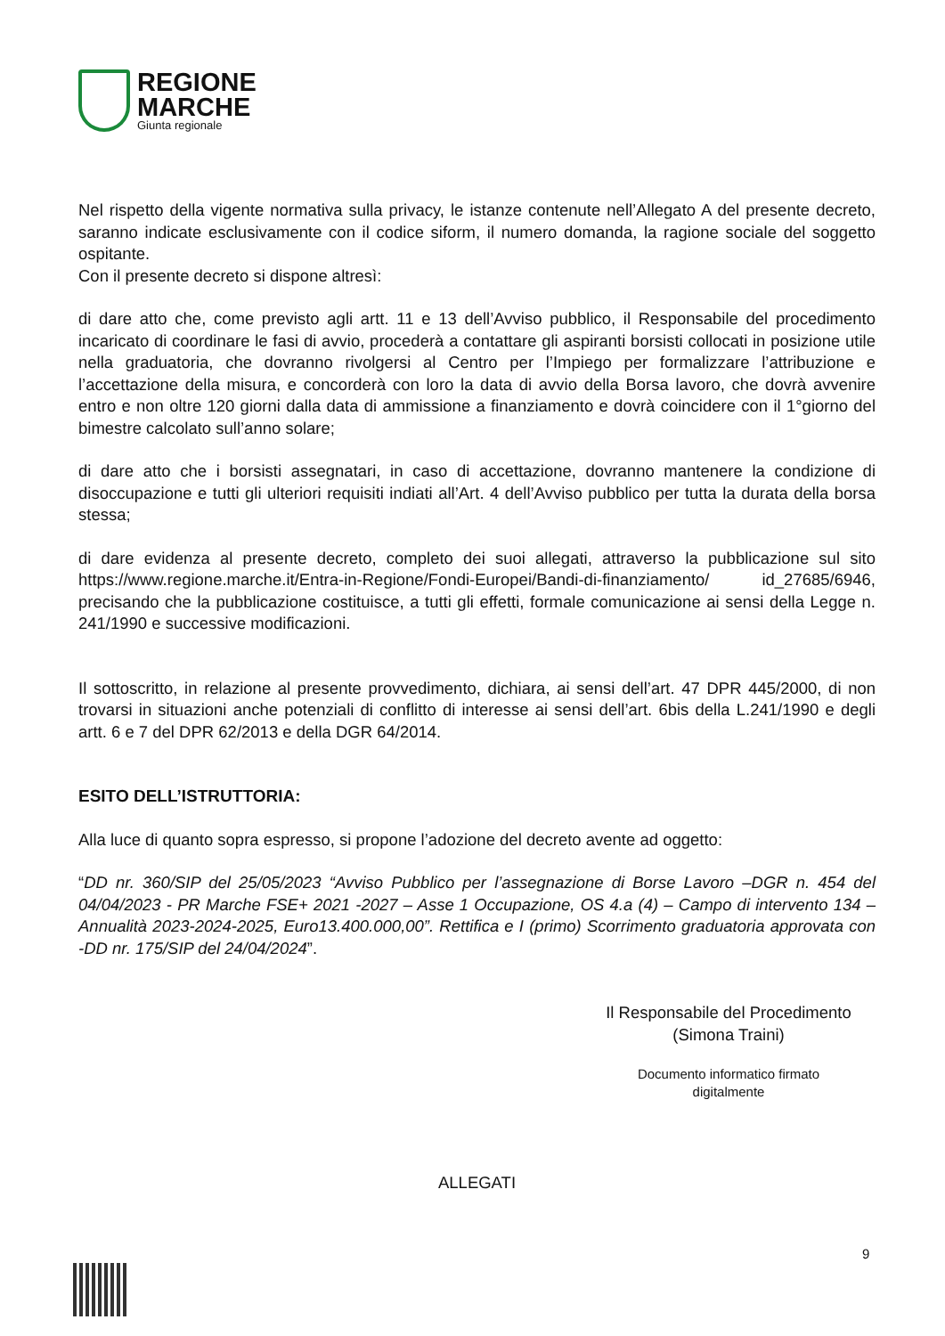REGIONE
MARCHE
Giunta regionale
Nel rispetto della vigente normativa sulla privacy, le istanze contenute nell’Allegato A del presente decreto, saranno indicate esclusivamente con il codice siform, il numero domanda, la ragione sociale del soggetto ospitante.
Con il presente decreto si dispone altresì:
di dare atto che, come previsto agli artt. 11 e 13 dell’Avviso pubblico, il Responsabile del procedimento incaricato di coordinare le fasi di avvio, procederà a contattare gli aspiranti borsisti collocati in posizione utile nella graduatoria, che dovranno rivolgersi al Centro per l’Impiego per formalizzare l’attribuzione e l’accettazione della misura, e concorderà con loro la data di avvio della Borsa lavoro, che dovrà avvenire entro e non oltre 120 giorni dalla data di ammissione a finanziamento e dovrà coincidere con il 1°giorno del bimestre calcolato sull’anno solare;
di dare atto che i borsisti assegnatari, in caso di accettazione, dovranno mantenere la condizione di disoccupazione e tutti gli ulteriori requisiti indiati all’Art. 4 dell’Avviso pubblico per tutta la durata della borsa stessa;
di dare evidenza al presente decreto, completo dei suoi allegati, attraverso la pubblicazione sul sito https://www.regione.marche.it/Entra-in-Regione/Fondi-Europei/Bandi-di-finanziamento/ id_27685/6946, precisando che la pubblicazione costituisce, a tutti gli effetti, formale comunicazione ai sensi della Legge n. 241/1990 e successive modificazioni.
Il sottoscritto, in relazione al presente provvedimento, dichiara, ai sensi dell’art. 47 DPR 445/2000, di non trovarsi in situazioni anche potenziali di conflitto di interesse ai sensi dell’art. 6bis della L.241/1990 e degli artt. 6 e 7 del DPR 62/2013 e della DGR 64/2014.
ESITO DELL’ISTRUTTORIA:
Alla luce di quanto sopra espresso, si propone l’adozione del decreto avente ad oggetto:
“DD nr. 360/SIP del 25/05/2023 “Avviso Pubblico per l’assegnazione di Borse Lavoro –DGR n. 454 del 04/04/2023 - PR Marche FSE+ 2021 -2027 – Asse 1 Occupazione, OS 4.a (4) – Campo di intervento 134 – Annualità 2023-2024-2025, Euro13.400.000,00”. Rettifica e I (primo) Scorrimento graduatoria approvata con -DD nr. 175/SIP del 24/04/2024”.
Il Responsabile del Procedimento
(Simona Traini)
Documento informatico firmato
digitalmente
ALLEGATI
9